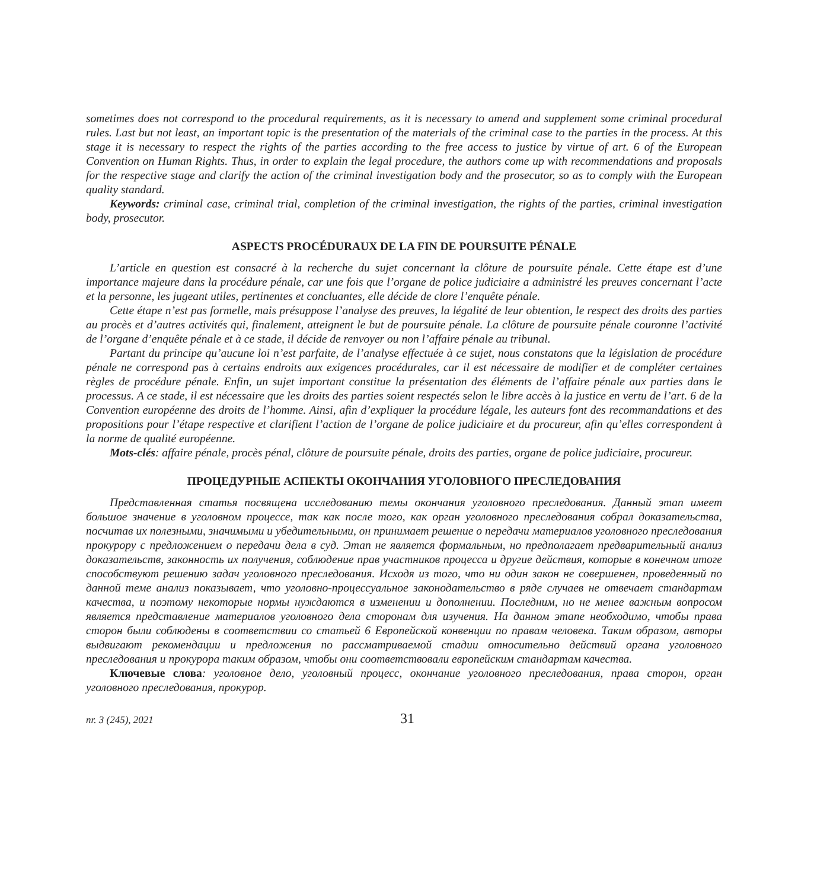sometimes does not correspond to the procedural requirements, as it is necessary to amend and supplement some criminal procedural rules. Last but not least, an important topic is the presentation of the materials of the criminal case to the parties in the process. At this stage it is necessary to respect the rights of the parties according to the free access to justice by virtue of art. 6 of the European Convention on Human Rights. Thus, in order to explain the legal procedure, the authors come up with recommendations and proposals for the respective stage and clarify the action of the criminal investigation body and the prosecutor, so as to comply with the European quality standard.
Keywords: criminal case, criminal trial, completion of the criminal investigation, the rights of the parties, criminal investigation body, prosecutor.
ASPECTS PROCÉDURAUX DE LA FIN DE POURSUITE PÉNALE
L’article en question est consacré à la recherche du sujet concernant la clôture de poursuite pénale. Cette étape est d’une importance majeure dans la procédure pénale, car une fois que l’organe de police judiciaire a administré les preuves concernant l’acte et la personne, les jugeant utiles, pertinentes et concluantes, elle décide de clore l’enquête pénale.
Cette étape n’est pas formelle, mais présuppose l’analyse des preuves, la légalité de leur obtention, le respect des droits des parties au procès et d’autres activités qui, finalement, atteignent le but de poursuite pénale. La clôture de poursuite pénale couronne l’activité de l’organe d’enquête pénale et à ce stade, il décide de renvoyer ou non l’affaire pénale au tribunal.
Partant du principe qu’aucune loi n’est parfaite, de l’analyse effectuée à ce sujet, nous constatons que la législation de procédure pénale ne correspond pas à certains endroits aux exigences procédurales, car il est nécessaire de modifier et de compléter certaines règles de procédure pénale. Enfin, un sujet important constitue la présentation des éléments de l’affaire pénale aux parties dans le processus. A ce stade, il est nécessaire que les droits des parties soient respectés selon le libre accès à la justice en vertu de l’art. 6 de la Convention européenne des droits de l’homme. Ainsi, afin d’expliquer la procédure légale, les auteurs font des recommandations et des propositions pour l’étape respective et clarifient l’action de l’organe de police judiciaire et du procureur, afin qu’elles correspondent à la norme de qualité européenne.
Mots-clés: affaire pénale, procès pénal, clôture de poursuite pénale, droits des parties, organe de police judiciaire, procureur.
ПРОЦЕДУРНЫЕ АСПЕКТЫ ОКОНЧАНИЯ УГОЛОВНОГО ПРЕСЛЕДОВАНИЯ
Представленная статья посвящена исследованию темы окончания уголовного преследования. Данный этап имеет большое значение в уголовном процессе, так как после того, как орган уголовного преследования собрал доказательства, посчитав их полезными, значимыми и убедительными, он принимает решение о передачи материалов уголовного преследования прокурору с предложением о передачи дела в суд. Этап не является формальным, но предполагает предварительный анализ доказательств, законность их получения, соблюдение прав участников процесса и другие действия, которые в конечном итоге способствуют решению задач уголовного преследования. Исходя из того, что ни один закон не совершенен, проведенный по данной теме анализ показывает, что уголовно-процессуальное законодательство в ряде случаев не отвечает стандартам качества, и поэтому некоторые нормы нуждаются в изменении и дополнении. Последним, но не менее важным вопросом является представление материалов уголовного дела сторонам для изучения. На данном этапе необходимо, чтобы права сторон были соблюдены в соответствии со статьей 6 Европейской конвенции по правам человека. Таким образом, авторы выдвигают рекомендации и предложения по рассматриваемой стадии относительно действий органа уголовного преследования и прокурора таким образом, чтобы они соответствовали европейским стандартам качества.
Ключевые слова: уголовное дело, уголовный процесс, окончание уголовного преследования, права сторон, орган уголовного преследования, прокурор.
nr. 3 (245), 2021 31